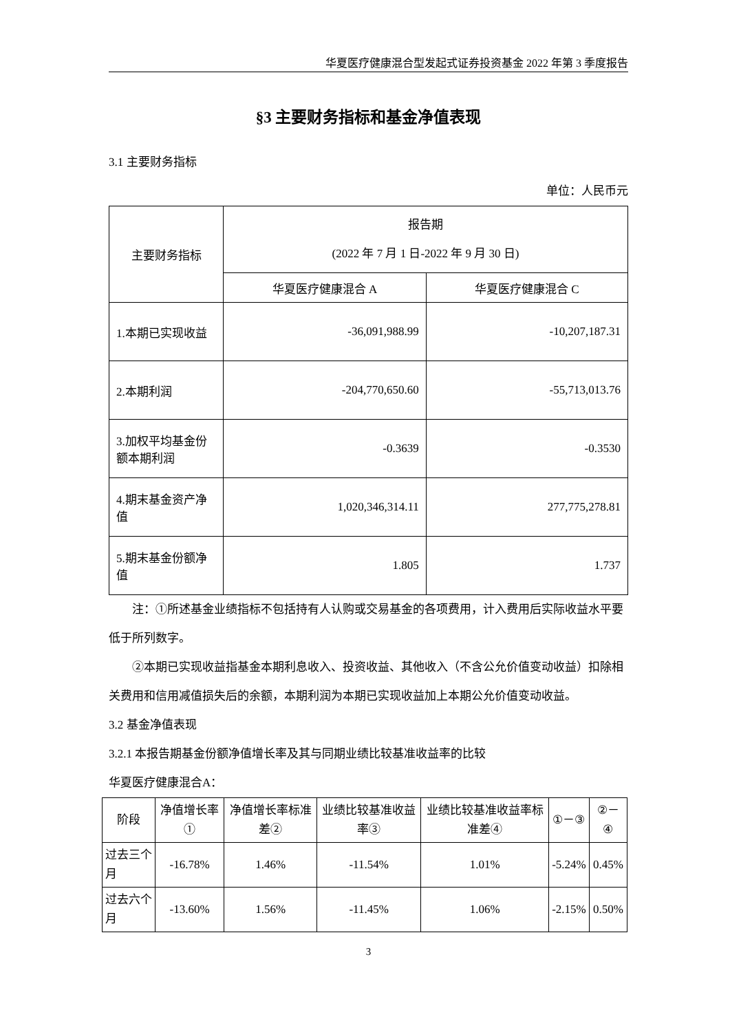华夏医疗健康混合型发起式证券投资基金 2022 年第 3 季度报告
§3 主要财务指标和基金净值表现
3.1 主要财务指标
单位：人民币元
| 主要财务指标 | 报告期 (2022 年 7 月 1 日-2022 年 9 月 30 日) | |
| --- | --- | --- |
| | 华夏医疗健康混合 A | 华夏医疗健康混合 C |
| 1.本期已实现收益 | -36,091,988.99 | -10,207,187.31 |
| 2.本期利润 | -204,770,650.60 | -55,713,013.76 |
| 3.加权平均基金份额本期利润 | -0.3639 | -0.3530 |
| 4.期末基金资产净值 | 1,020,346,314.11 | 277,775,278.81 |
| 5.期末基金份额净值 | 1.805 | 1.737 |
注：①所述基金业绩指标不包括持有人认购或交易基金的各项费用，计入费用后实际收益水平要低于所列数字。
②本期已实现收益指基金本期利息收入、投资收益、其他收入（不含公允价值变动收益）扣除相关费用和信用减值损失后的余额，本期利润为本期已实现收益加上本期公允价值变动收益。
3.2 基金净值表现
3.2.1 本报告期基金份额净值增长率及其与同期业绩比较基准收益率的比较
华夏医疗健康混合A：
| 阶段 | 净值增长率① | 净值增长率标准差② | 业绩比较基准收益率③ | 业绩比较基准收益率标准差④ | ①－③ | ②－④ |
| --- | --- | --- | --- | --- | --- | --- |
| 过去三个月 | -16.78% | 1.46% | -11.54% | 1.01% | -5.24% | 0.45% |
| 过去六个月 | -13.60% | 1.56% | -11.45% | 1.06% | -2.15% | 0.50% |
3